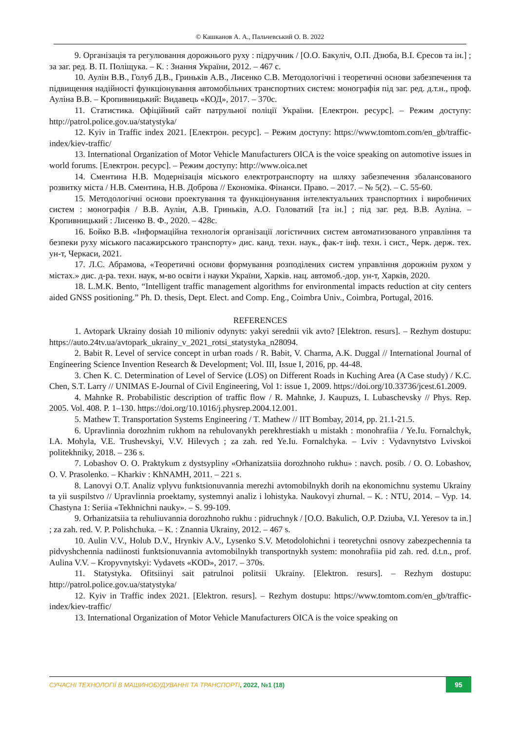© Кашканов А. А., Пальчевський О. В. 2022
9. Організація та регулювання дорожнього руху : підручник / [О.О. Бакуліч, О.П. Дзюба, В.І. Єресов та ін.] ; за заг. ред. В. П. Поліщука. – К. : Знання України, 2012. – 467 с.
10. Аулін В.В., Голуб Д.В., Гриньків А.В., Лисенко С.В. Методологічні і теоретичні основи забезпечення та підвищення надійності функціонування автомобільних транспортних систем: монографія під заг. ред. д.т.н., проф. Ауліна В.В. – Кропивницький: Видавець «КОД», 2017. – 370с.
11. Статистика. Офіційний сайт патрульної поліції України. [Електрон. ресурс]. – Режим доступу: http://patrol.police.gov.ua/statystyka/
12. Kyiv in Traffic index 2021. [Електрон. ресурс]. – Режим доступу: https://www.tomtom.com/en_gb/traffic-index/kiev-traffic/
13. International Organization of Motor Vehicle Manufacturers OICA is the voice speaking on automotive issues in world forums. [Електрон. ресурс]. – Режим доступу: http://www.oica.net
14. Сментина Н.В. Модернізація міського електротранспорту на шляху забезпечення збалансованого розвитку міста / Н.В. Сментина, Н.В. Доброва // Економіка. Фінанси. Право. – 2017. – № 5(2). – С. 55-60.
15. Методологічні основи проектування та функціонування інтелектуальних транспортних і виробничих систем : монографія / В.В. Аулін, А.В. Гриньків, А.О. Головатий [та ін.] ; під заг. ред. В.В. Ауліна. – Кропивницький : Лисенко В. Ф., 2020. – 428с.
16. Бойко В.В. «Інформаційна технологія організації логістичних систем автоматизованого управління та безпеки руху міського пасажирського транспорту» дис. канд. техн. наук., фак-т інф. техн. і сист., Черк. держ. тех. ун-т, Черкаси, 2021.
17. Л.С. Абрамова, «Теоретичні основи формування розподілених систем управління дорожнім рухом у містах.» дис. д-ра. техн. наук, м-во освіти і науки України, Харків. нац. автомоб.-дор. ун-т, Харків, 2020.
18. L.M.K. Bento, “Intelligent traffic management algorithms for environmental impacts reduction at city centers aided GNSS positioning.” Ph. D. thesis, Dept. Elect. and Comp. Eng., Coimbra Univ., Coimbra, Portugal, 2016.
REFERENCES
1. Avtopark Ukrainy dosiah 10 milioniv odynyts: yakyi serednii vik avto? [Elektron. resurs]. – Rezhym dostupu: https://auto.24tv.ua/avtopark_ukrainy_v_2021_rotsi_statystyka_n28094.
2. Babit R. Level of service concept in urban roads / R. Babit, V. Charma, A.K. Duggal // International Journal of Engineering Science Invention Research & Development; Vol. III, Issue I, 2016, pp. 44-48.
3. Chen K. C. Determination of Level of Service (LOS) on Different Roads in Kuching Area (A Case study) / K.C. Chen, S.T. Larry // UNIMAS E-Journal of Civil Engineering, Vol 1: issue 1, 2009. https://doi.org/10.33736/jcest.61.2009.
4. Mahnke R. Probabilistic description of traffic flow / R. Mahnke, J. Kaupuzs, I. Lubaschevsky // Phys. Rep. 2005. Vol. 408. P. 1–130. https://doi.org/10.1016/j.physrep.2004.12.001.
5. Mathew T. Transportation Systems Engineering / T. Mathew // IIT Bombay, 2014, pp. 21.1-21.5.
6. Upravlinnia dorozhnim rukhom na rehulovanykh perekhrestiakh u mistakh : monohrafiia / Ye.Iu. Fornalchyk, I.A. Mohyla, V.E. Trushevskyi, V.V. Hilevych ; za zah. red Ye.Iu. Fornalchyka. – Lviv : Vydavnytstvo Lvivskoi politekhniky, 2018. – 236 s.
7. Lobashov O. O. Praktykum z dystsypliny «Orhanizatsiia dorozhnoho rukhu» : navch. posib. / O. O. Lobashov, O. V. Prasolenko. – Kharkiv : KhNAMH, 2011. – 221 s.
8. Lanovyi O.T. Analiz vplyvu funktsionuvannia merezhi avtomobilnykh dorih na ekonomichnu systemu Ukrainy ta yii suspilstvo // Upravlinnia proektamy, systemnyi analiz i lohistyka. Naukovyi zhurnal. – K. : NTU, 2014. – Vyp. 14. Chastyna 1: Seriia «Tekhnichni nauky». – S. 99-109.
9. Orhanizatsiia ta rehuliuvannia dorozhnoho rukhu : pidruchnyk / [O.O. Bakulich, O.P. Dziuba, V.I. Yeresov ta in.] ; za zah. red. V. P. Polishchuka. – K. : Znannia Ukrainy, 2012. – 467 s.
10. Aulin V.V., Holub D.V., Hrynkiv A.V., Lysenko S.V. Metodolohichni i teoretychni osnovy zabezpechennia ta pidvyshchennia nadiinosti funktsionuvannia avtomobilnykh transportnykh system: monohrafiia pid zah. red. d.t.n., prof. Aulina V.V. – Kropyvnytskyi: Vydavets «KOD», 2017. – 370s.
11. Statystyka. Ofitsiinyi sait patrulnoi politsii Ukrainy. [Elektron. resurs]. – Rezhym dostupu: http://patrol.police.gov.ua/statystyka/
12. Kyiv in Traffic index 2021. [Elektron. resurs]. – Rezhym dostupu: https://www.tomtom.com/en_gb/traffic-index/kiev-traffic/
13. International Organization of Motor Vehicle Manufacturers OICA is the voice speaking on
СУЧАСНІ ТЕХНОЛОГІЇ В МАШИНОБУДУВАННІ ТА ТРАНСПОРТІ, 2022, №1 (18) 95